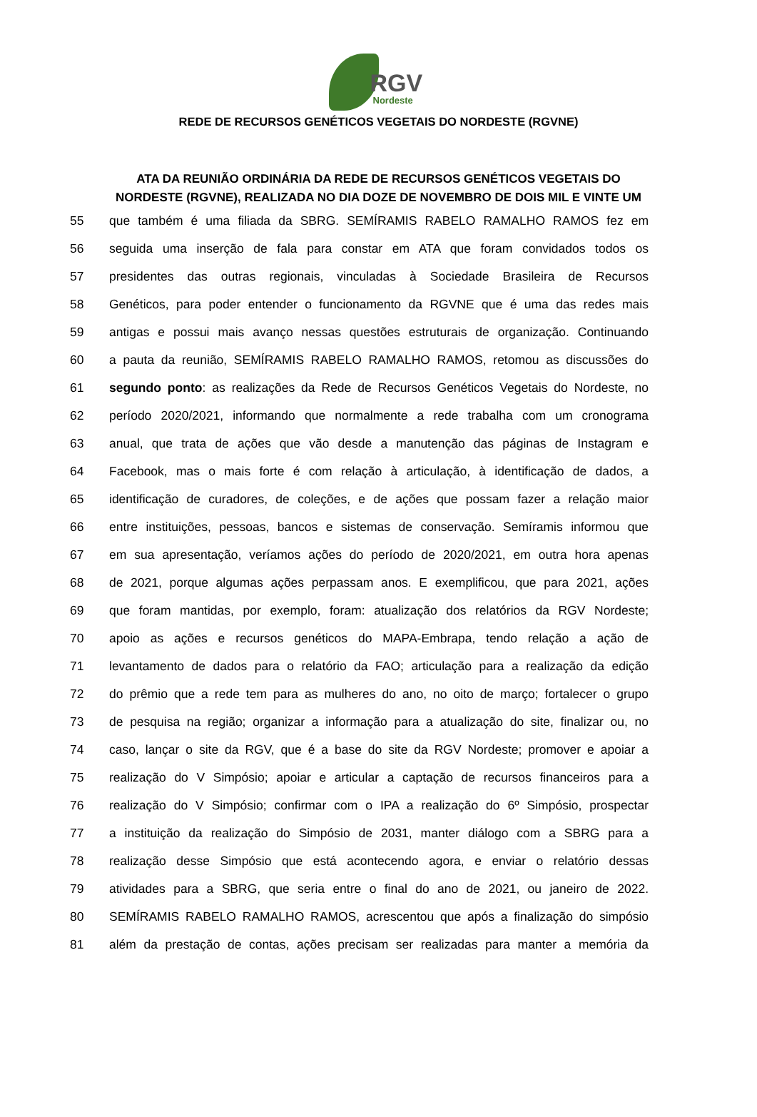RGV
Nordeste
REDE DE RECURSOS GENÉTICOS VEGETAIS DO NORDESTE (RGVNE)
ATA DA REUNIÃO ORDINÁRIA DA REDE DE RECURSOS GENÉTICOS VEGETAIS DO NORDESTE (RGVNE), REALIZADA NO DIA DOZE DE NOVEMBRO DE DOIS MIL E VINTE UM
55 que também é uma filiada da SBRG. SEMÍRAMIS RABELO RAMALHO RAMOS fez em
56 seguida uma inserção de fala para constar em ATA que foram convidados todos os
57 presidentes das outras regionais, vinculadas à Sociedade Brasileira de Recursos
58 Genéticos, para poder entender o funcionamento da RGVNE que é uma das redes mais
59 antigas e possui mais avanço nessas questões estruturais de organização. Continuando
60 a pauta da reunião, SEMÍRAMIS RABELO RAMALHO RAMOS, retomou as discussões do
61 segundo ponto: as realizações da Rede de Recursos Genéticos Vegetais do Nordeste, no
62 período 2020/2021, informando que normalmente a rede trabalha com um cronograma
63 anual, que trata de ações que vão desde a manutenção das páginas de Instagram e
64 Facebook, mas o mais forte é com relação à articulação, à identificação de dados, a
65 identificação de curadores, de coleções, e de ações que possam fazer a relação maior
66 entre instituições, pessoas, bancos e sistemas de conservação. Semíramis informou que
67 em sua apresentação, veríamos ações do período de 2020/2021, em outra hora apenas
68 de 2021, porque algumas ações perpassam anos. E exemplificou, que para 2021, ações
69 que foram mantidas, por exemplo, foram: atualização dos relatórios da RGV Nordeste;
70 apoio as ações e recursos genéticos do MAPA-Embrapa, tendo relação a ação de
71 levantamento de dados para o relatório da FAO; articulação para a realização da edição
72 do prêmio que a rede tem para as mulheres do ano, no oito de março; fortalecer o grupo
73 de pesquisa na região; organizar a informação para a atualização do site, finalizar ou, no
74 caso, lançar o site da RGV, que é a base do site da RGV Nordeste; promover e apoiar a
75 realização do V Simpósio; apoiar e articular a captação de recursos financeiros para a
76 realização do V Simpósio; confirmar com o IPA a realização do 6º Simpósio, prospectar
77 a instituição da realização do Simpósio de 2031, manter diálogo com a SBRG para a
78 realização desse Simpósio que está acontecendo agora, e enviar o relatório dessas
79 atividades para a SBRG, que seria entre o final do ano de 2021, ou janeiro de 2022.
80 SEMÍRAMIS RABELO RAMALHO RAMOS, acrescentou que após a finalização do simpósio
81 além da prestação de contas, ações precisam ser realizadas para manter a memória da